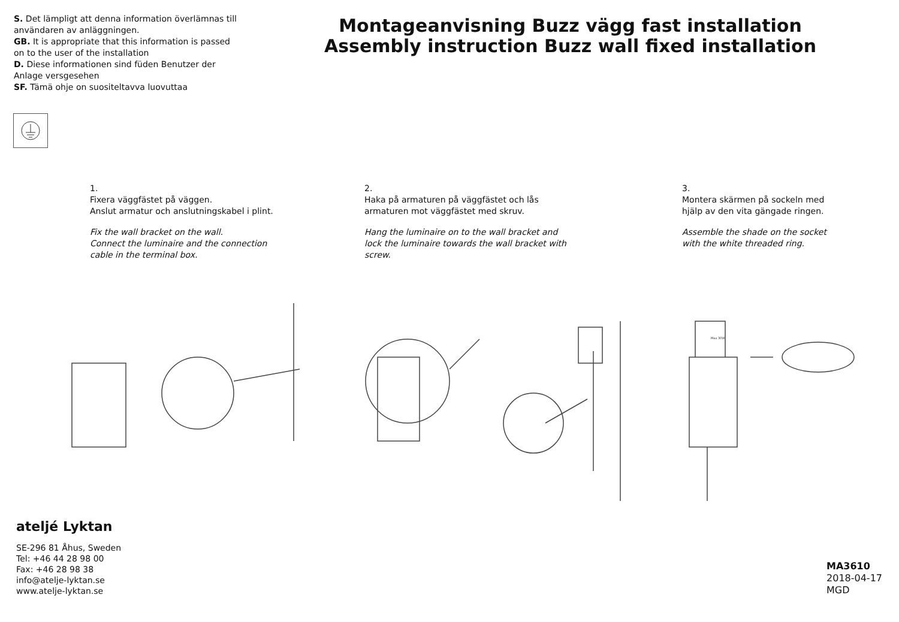S. Det lämpligt att denna information överlämnas till användaren av anläggningen.
GB. It is appropriate that this information is passed on to the user of the installation
D. Diese informationen sind füden Benutzer der Anlage versgesehen
SF. Tämä ohje on suositeltavva luovuttaa
Montageanvisning Buzz vägg fast installation
Assembly instruction Buzz wall fixed installation
1.
Fixera väggfästet på väggen.
Anslut armatur och anslutningskabel i plint.
Fix the wall bracket on the wall.
Connect the luminaire and the connection cable in the terminal box.
2.
Haka på armaturen på väggfästet och lås armaturen mot väggfästet med skruv.
Hang the luminaire on to the wall bracket and lock the luminaire towards the wall bracket with screw.
3.
Montera skärmen på sockeln med hjälp av den vita gängade ringen.
Assemble the shade on the socket with the white threaded ring.
Max 30W
ateljé Lyktan
SE-296 81 Åhus, Sweden
Tel: +46 44 28 98 00
Fax: +46 28 98 38
info@atelje-lyktan.se
www.atelje-lyktan.se
MA3610
2018-04-17
MGD